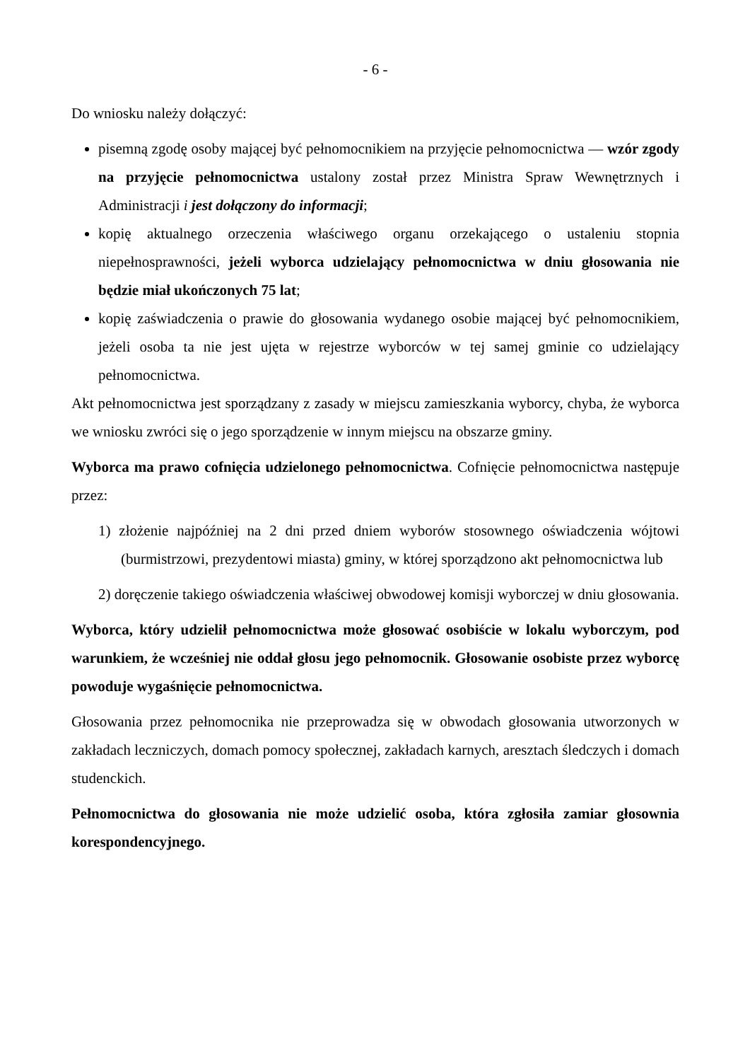- 6 -
Do wniosku należy dołączyć:
pisemną zgodę osoby mającej być pełnomocnikiem na przyjęcie pełnomocnictwa — wzór zgody na przyjęcie pełnomocnictwa ustalony został przez Ministra Spraw Wewnętrznych i Administracji i jest dołączony do informacji;
kopię aktualnego orzeczenia właściwego organu orzekającego o ustaleniu stopnia niepełnosprawności, jeżeli wyborca udzielający pełnomocnictwa w dniu głosowania nie będzie miał ukończonych 75 lat;
kopię zaświadczenia o prawie do głosowania wydanego osobie mającej być pełnomocnikiem, jeżeli osoba ta nie jest ujęta w rejestrze wyborców w tej samej gminie co udzielający pełnomocnictwa.
Akt pełnomocnictwa jest sporządzany z zasady w miejscu zamieszkania wyborcy, chyba, że wyborca we wniosku zwróci się o jego sporządzenie w innym miejscu na obszarze gminy.
Wyborca ma prawo cofnięcia udzielonego pełnomocnictwa. Cofnięcie pełnomocnictwa następuje przez:
1) złożenie najpóźniej na 2 dni przed dniem wyborów stosownego oświadczenia wójtowi (burmistrzowi, prezydentowi miasta) gminy, w której sporządzono akt pełnomocnictwa lub
2) doręczenie takiego oświadczenia właściwej obwodowej komisji wyborczej w dniu głosowania.
Wyborca, który udzielił pełnomocnictwa może głosować osobiście w lokalu wyborczym, pod warunkiem, że wcześniej nie oddał głosu jego pełnomocnik. Głosowanie osobiste przez wyborcę powoduje wygaśnięcie pełnomocnictwa.
Głosowania przez pełnomocnika nie przeprowadza się w obwodach głosowania utworzonych w zakładach leczniczych, domach pomocy społecznej, zakładach karnych, aresztach śledczych i domach studenckich.
Pełnomocnictwa do głosowania nie może udzielić osoba, która zgłosiła zamiar głosownia korespondencyjnego.